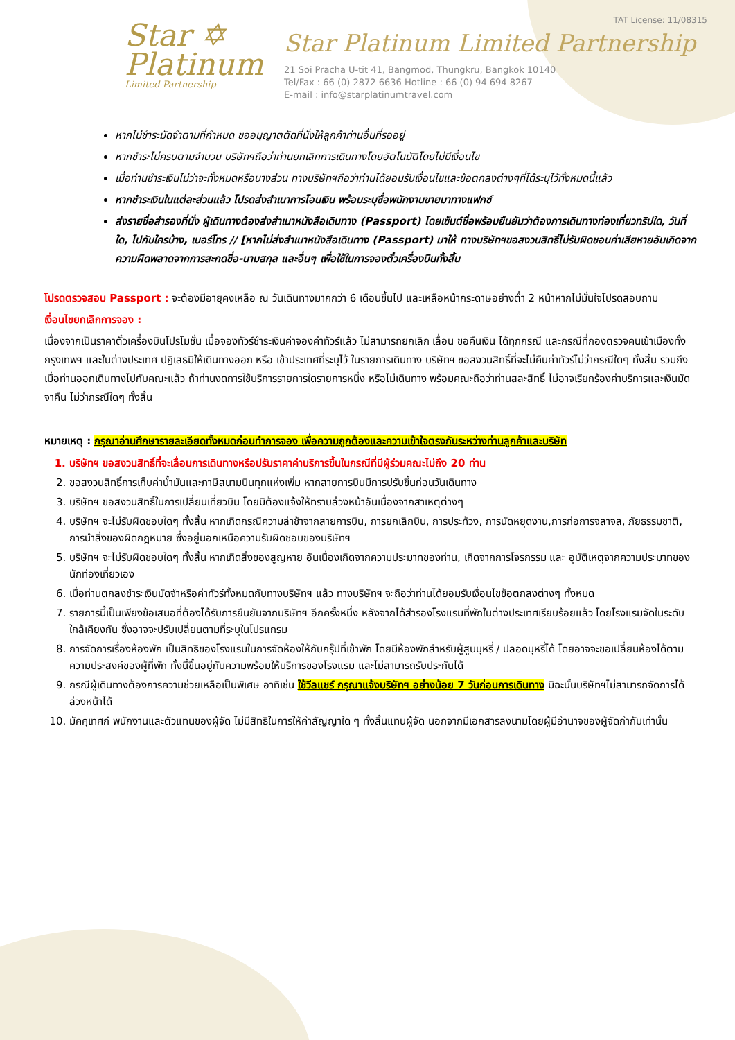Star ✡
Platinum
Limited Partnership
TAT License: 11/08315
Star Platinum Limited Partnership
21 Soi Pracha U-tit 41, Bangmod, Thungkru, Bangkok 10140
Tel/Fax : 66 (0) 2872 6636 Hotline : 66 (0) 94 694 8267
E-mail : info@starplatinumtravel.com
หากไม่ชำระมัดจำตามที่กำหนด ขออนุญาตตัดที่นั่งให้ลูกค้าท่านอื่นที่รออยู่
หากชำระไม่ครบตามจำนวน บริษัทฯถือว่าท่านยกเลิกการเดินทางโดยอัตโนมัติโดยไม่มีเงื่อนไข
เมื่อท่านชำระเงินไม่ว่าจะทั้งหมดหรือบางส่วน ทางบริษัทฯถือว่าท่านได้ยอมรับเงื่อนไขและข้อตกลงต่างๆที่ได้ระบุไว้ทั้งหมดนี้แล้ว
หากชำระเงินในแต่ละส่วนแล้ว โปรดส่งสำเนาการโอนเงิน พร้อมระบุชื่อพนักงานขายมาทางแฟกซ์
ส่งรายชื่อสำรองที่นั่ง ผู้เดินทางต้องส่งสำเนาหนังสือเดินทาง (Passport) โดยเซ็นต์ชื่อพร้อมยืนยันว่าต้องการเดินทางท่องเที่ยวทริปใด, วันที่ใด, ไปกับใครบ้าง, เบอร์โทร // [หากไม่ส่งสำเนาหนังสือเดินทาง (Passport) มาให้ ทางบริษัทฯขอสงวนสิทธิ์ไม่รับผิดชอบค่าเสียหายอันเกิดจากความผิดพลาดจากการสะกดชื่อ-นามสกุล และอื่นๆ เพื่อใช้ในการจองตั๋วเครื่องบินทั้งสิ้น
โปรดตรวจสอบ Passport : จะต้องมีอายุคงเหลือ ณ วันเดินทางมากกว่า 6 เดือนขึ้นไป และเหลือหน้ากระดาษอย่างต่ำ 2 หน้าหากไม่มั่นใจโปรดสอบถาม
เงื่อนไขยกเลิกการจอง :
เนื่องจากเป็นราคาตั๋วเครื่องบินโปรโมชั่น เมื่อจองทัวร์ชำระเงินค่าจองค่าทัวร์แล้ว ไม่สามารถยกเลิก เลื่อน ขอคืนเงิน ได้ทุกกรณี และกรณีที่กองตรวจคนเข้าเมืองทั้งกรุงเทพฯ และในต่างประเทศ ปฏิเสธมิให้เดินทางออก หรือ เข้าประเทศที่ระบุไว้ ในรายการเดินทาง บริษัทฯ ขอสงวนสิทธิ์ที่จะไม่คืนค่าทัวร์ไม่ว่ากรณีใดๆ ทั้งสิ้น รวมถึง เมื่อท่านออกเดินทางไปกับคณะแล้ว ถ้าท่านงดการใช้บริการรายการใดรายการหนึ่ง หรือไม่เดินทาง พร้อมคณะถือว่าท่านสละสิทธิ์ ไม่อาจเรียกร้องค่าบริการและเงินมัดจาคืน ไม่ว่ากรณีใดๆ ทั้งสิ้น
หมายเหตุ : กรุณาอ่านศึกษารายละเอียดทั้งหมดก่อนทำการจอง เพื่อความถูกต้องและความเข้าใจตรงกันระหว่างท่านลูกค้าและบริษัท
1. บริษัทฯ ขอสงวนสิทธิ์ที่จะเลื่อนการเดินทางหรือปรับราคาค่าบริการขึ้นในกรณีที่มีผู้ร่วมคณะไม่ถึง 20 ท่าน
2. ขอสงวนสิทธิ์การเก็บค่าน้ำมันและภาษีสนามบินทุกแห่งเพิ่ม หากสายการบินมีการปรับขึ้นก่อนวันเดินทาง
3. บริษัทฯ ขอสงวนสิทธิ์ในการเปลี่ยนเที่ยวบิน โดยมิต้องแจ้งให้ทราบล่วงหน้าอันเนื่องจากสาเหตุต่างๆ
4. บริษัทฯ จะไม่รับผิดชอบใดๆ ทั้งสิ้น หากเกิดกรณีความล่าช้าจากสายการบิน, การยกเลิกบิน, การประท้วง, การนัดหยุดงาน,การก่อการจลาจล, ภัยธรรมชาติ, การนำสิ่งของผิดกฎหมาย ซึ่งอยู่นอกเหนือความรับผิดชอบของบริษัทฯ
5. บริษัทฯ จะไม่รับผิดชอบใดๆ ทั้งสิ้น หากเกิดสิ่งของสูญหาย อันเนื่องเกิดจากความประมาทของท่าน, เกิดจากการโจรกรรม และ อุบัติเหตุจากความประมาทของนักท่องเที่ยวเอง
6. เมื่อท่านตกลงชำระเงินมัดจำหรือค่าทัวร์ทั้งหมดกับทางบริษัทฯ แล้ว ทางบริษัทฯ จะถือว่าท่านได้ยอมรับเงื่อนไขข้อตกลงต่างๆ ทั้งหมด
7. รายการนี้เป็นเพียงข้อเสนอที่ต้องได้รับการยืนยันจากบริษัทฯ อีกครั้งหนึ่ง หลังจากได้สำรองโรงแรมที่พักในต่างประเทศเรียบร้อยแล้ว โดยโรงแรมจัดในระดับใกล้เคียงกัน ซึ่งอาจจะปรับเปลี่ยนตามที่ระบุในโปรแกรม
8. การจัดการเรื่องห้องพัก เป็นสิทธิของโรงแรมในการจัดห้องให้กับกรุ๊ปที่เข้าพัก โดยมีห้องพักสำหรับผู้สูบบุหรี่ / ปลอดบุหรี่ได้ โดยอาจจะขอเปลี่ยนห้องได้ตามความประสงค์ของผู้ที่พัก ทั้งนี้ขึ้นอยู่กับความพร้อมให้บริการของโรงแรม และไม่สามารถรับประกันได้
9. กรณีผู้เดินทางต้องการความช่วยเหลือเป็นพิเศษ อาทิเช่น ใช้วีลแชร์ กรุณาแจ้งบริษัทฯ อย่างน้อย 7 วันก่อนการเดินทาง มิฉะนั้นบริษัทฯไม่สามารถจัดการได้ล่วงหน้าได้
10. มัคคุเทศก์ พนักงานและตัวแทนของผู้จัด ไม่มีสิทธิในการให้คำสัญญาใด ๆ ทั้งสิ้นแทนผู้จัด นอกจากมีเอกสารลงนามโดยผู้มีอำนาจของผู้จัดกำกับเท่านั้น